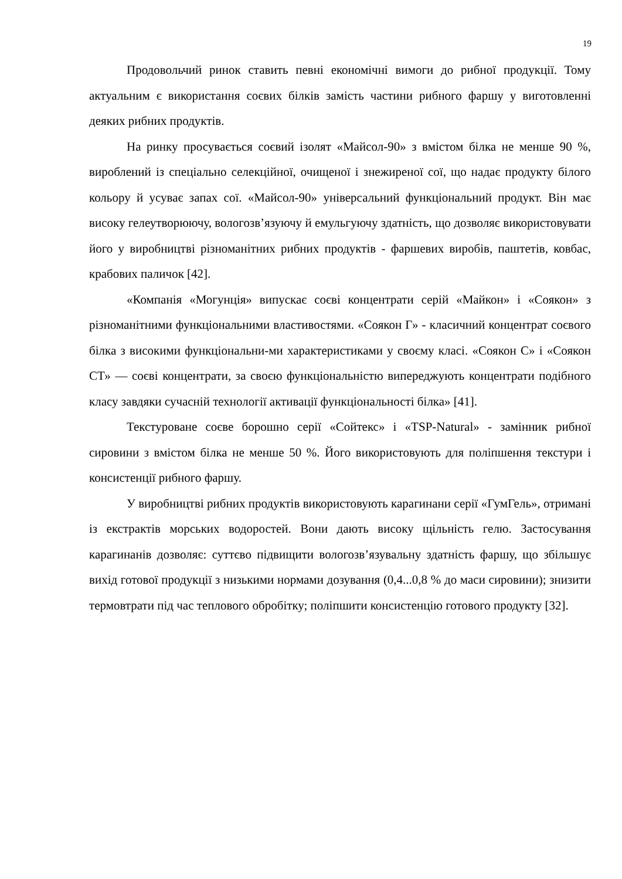19
Продовольчий ринок ставить певні економічні вимоги до рибної продукції. Тому актуальним є використання соєвих білків замість частини рибного фаршу у виготовленні деяких рибних продуктів.
На ринку просувається соєвий ізолят «Майсол-90» з вмістом білка не менше 90 %, вироблений із спеціально селекційної, очищеної і знежиреної сої, що надає продукту білого кольору й усуває запах сої. «Майсол-90» універсальний функціональний продукт. Він має високу гелеутворюючу, вологозв’язуючу й емульгуючу здатність, що дозволяє використовувати його у виробництві різноманітних рибних продуктів - фаршевих виробів, паштетів, ковбас, крабових паличок [42].
«Компанія «Могунція» випускає соєві концентрати серій «Майкон» і «Соякон» з різноманітними функціональними властивостями. «Соякон Г» - класичний концентрат соєвого білка з високими функціональни-ми характеристиками у своєму класі. «Соякон С» і «Соякон СТ» — соєві концентрати, за своєю функціональністю випереджують концентрати подібного класу завдяки сучасній технології активації функціональності білка» [41].
Текстуроване соєве борошно серії «Сойтекс» і «TSP-Natural» - замінник рибної сировини з вмістом білка не менше 50 %. Його використовують для поліпшення текстури і консистенції рибного фаршу.
У виробництві рибних продуктів використовують карагинани серії «ГумГель», отримані із екстрактів морських водоростей. Вони дають високу щільність гелю. Застосування карагинанів дозволяє: суттєво підвищити вологозв’язувальну здатність фаршу, що збільшує вихід готової продукції з низькими нормами дозування (0,4...0,8 % до маси сировини); знизити термовтрати під час теплового обробітку; поліпшити консистенцію готового продукту [32].